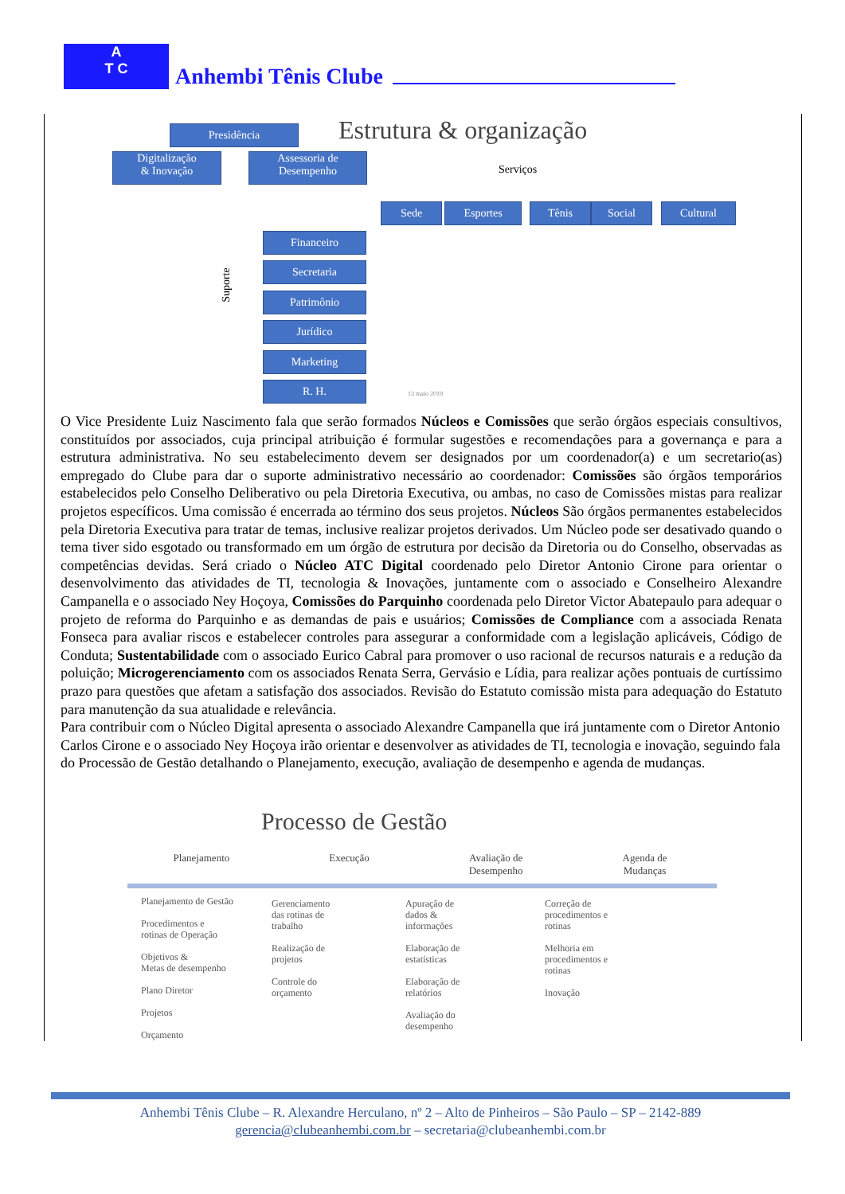A
T C
Anhembi Tênis Clube
Estrutura & organização
Presidência
Digitalização
& Inovação
Assessoria de
Desempenho
Serviços
Sede Esportes Tênis Social Cultural
Suporte
Financeiro
Secretaria
Patrimônio
Jurídico
Marketing
R. H.
13 maio 2019
O Vice Presidente Luiz Nascimento fala que serão formados Núcleos e Comissões que serão órgãos especiais consultivos, constituídos por associados, cuja principal atribuição é formular sugestões e recomendações para a governança e para a estrutura administrativa. No seu estabelecimento devem ser designados por um coordenador(a) e um secretario(as) empregado do Clube para dar o suporte administrativo necessário ao coordenador: Comissões são órgãos temporários estabelecidos pelo Conselho Deliberativo ou pela Diretoria Executiva, ou ambas, no caso de Comissões mistas para realizar projetos específicos. Uma comissão é encerrada ao término dos seus projetos. Núcleos São órgãos permanentes estabelecidos pela Diretoria Executiva para tratar de temas, inclusive realizar projetos derivados. Um Núcleo pode ser desativado quando o tema tiver sido esgotado ou transformado em um órgão de estrutura por decisão da Diretoria ou do Conselho, observadas as competências devidas. Será criado o Núcleo ATC Digital coordenado pelo Diretor Antonio Cirone para orientar o desenvolvimento das atividades de TI, tecnologia & Inovações, juntamente com o associado e Conselheiro Alexandre Campanella e o associado Ney Hoçoya, Comissões do Parquinho coordenada pelo Diretor Victor Abatepaulo para adequar o projeto de reforma do Parquinho e as demandas de pais e usuários; Comissões de Compliance com a associada Renata Fonseca para avaliar riscos e estabelecer controles para assegurar a conformidade com a legislação aplicáveis, Código de Conduta; Sustentabilidade com o associado Eurico Cabral para promover o uso racional de recursos naturais e a redução da poluição; Microgerenciamento com os associados Renata Serra, Gervásio e Lídia, para realizar ações pontuais de curtíssimo prazo para questões que afetam a satisfação dos associados. Revisão do Estatuto comissão mista para adequação do Estatuto para manutenção da sua atualidade e relevância.
Para contribuir com o Núcleo Digital apresenta o associado Alexandre Campanella que irá juntamente com o Diretor Antonio Carlos Cirone e o associado Ney Hoçoya irão orientar e desenvolver as atividades de TI, tecnologia e inovação, seguindo fala do Processão de Gestão detalhando o Planejamento, execução, avaliação de desempenho e agenda de mudanças.
Processo de Gestão
Planejamento Execução Avaliação de
Desempenho Agenda de
Mudanças
Planejamento de Gestão
Procedimentos e
rotinas de Operação
Objetivos &
Metas de desempenho
Plano Diretor
Projetos
Orçamento
Gerenciamento
das rotinas de
trabalho
Realização de
projetos
Controle do
orçamento
Apuração de
dados &
informações
Elaboração de
estatísticas
Elaboração de
relatórios
Avaliação do
desempenho
Correção de
procedimentos e
rotinas
Melhoria em
procedimentos e
rotinas
Inovação
Anhembi Tênis Clube – R. Alexandre Herculano, nº 2 – Alto de Pinheiros – São Paulo – SP – 2142-889
gerencia@clubeanhembi.com.br – secretaria@clubeanhembi.com.br